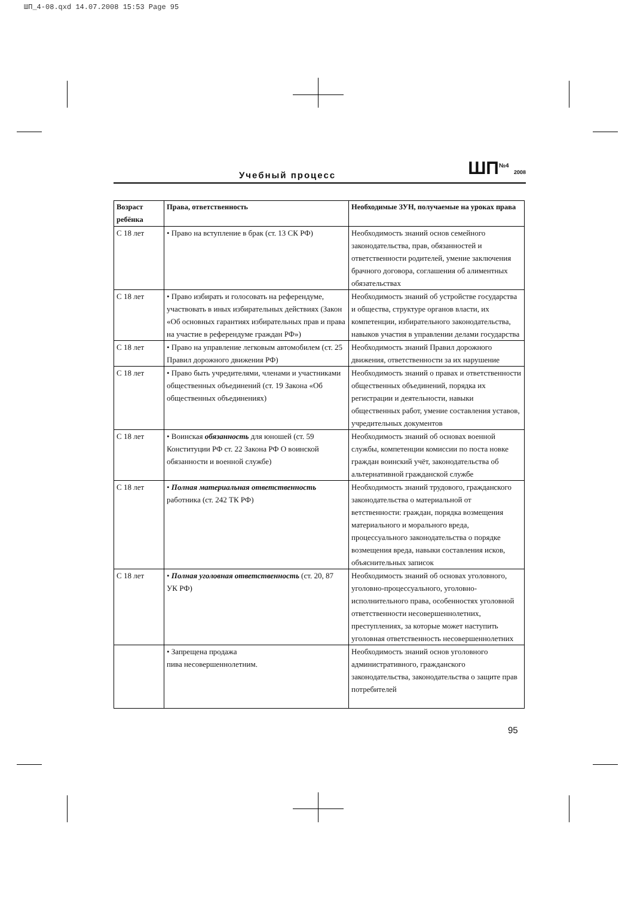ШП_4-08.qxd 14.07.2008 15:53 Page 95
Учебный процесс ШП<sup>№4</sup> 2008
| Возраст ребёнка | Права, ответственность | Необходимые ЗУН, получаемые на уроках права |
| --- | --- | --- |
| С 18 лет | • Право на вступление в брак (ст. 13 СК РФ) | Необходимость знаний основ семейного законодательства, прав, обязанностей и ответственности родителей, умение заключения брачного договора, соглашения об алиментных обязательствах |
| С 18 лет | • Право избирать и голосовать на референдуме, участвовать в иных избирательных действиях (Закон «Об основных гарантиях избирательных прав и права на участие в референдуме граждан РФ») | Необходимость знаний об устройстве государства и общества, структуре органов власти, их компетенции, избирательного законодательства, навыков участия в управлении делами государства |
| С 18 лет | • Право на управление легковым автомобилем (ст. 25 Правил дорожного движения РФ) | Необходимость знаний Правил дорожного движения, ответственности за их нарушение |
| С 18 лет | • Право быть учредителями, членами и участниками общественных объединений (ст. 19 Закона «Об общественных объединениях) | Необходимость знаний о правах и ответственности общественных объединений, порядка их регистрации и деятельности, навыки общественных работ, умение составления уставов, учредительных документов |
| С 18 лет | • Воинская обязанность для юношей (ст. 59 Конституции РФ ст. 22 Закона РФ О воинской обязанности и военной службе) | Необходимость знаний об основах военной службы, компетенции комиссии по поста новке граждан воинский учёт, законодательства об альтернативной гражданской службе |
| С 18 лет | • Полная материальная ответственность работника (ст. 242 ТК РФ) | Необходимость знаний трудового, гражданского законодательства о материальной от ветственности: граждан, порядка возмещения материального и морального вреда, процессуального законодательства о порядке возмещения вреда, навыки составления исков, объяснительных записок |
| С 18 лет | • Полная уголовная ответственность (ст. 20, 87 УК РФ) | Необходимость знаний об основах уголовного, уголовно-процессуального, уголовно-исполнительного права, особенностях уголовной ответственности несовершеннолетних, преступлениях, за которые может наступить уголовная ответственность несовершеннолетних |
| | • Запрещена продажа пива несовершеннолетним. | Необходимость знаний основ уголовного административного, гражданского законодательства, законодательства о защите прав потребителей |
95